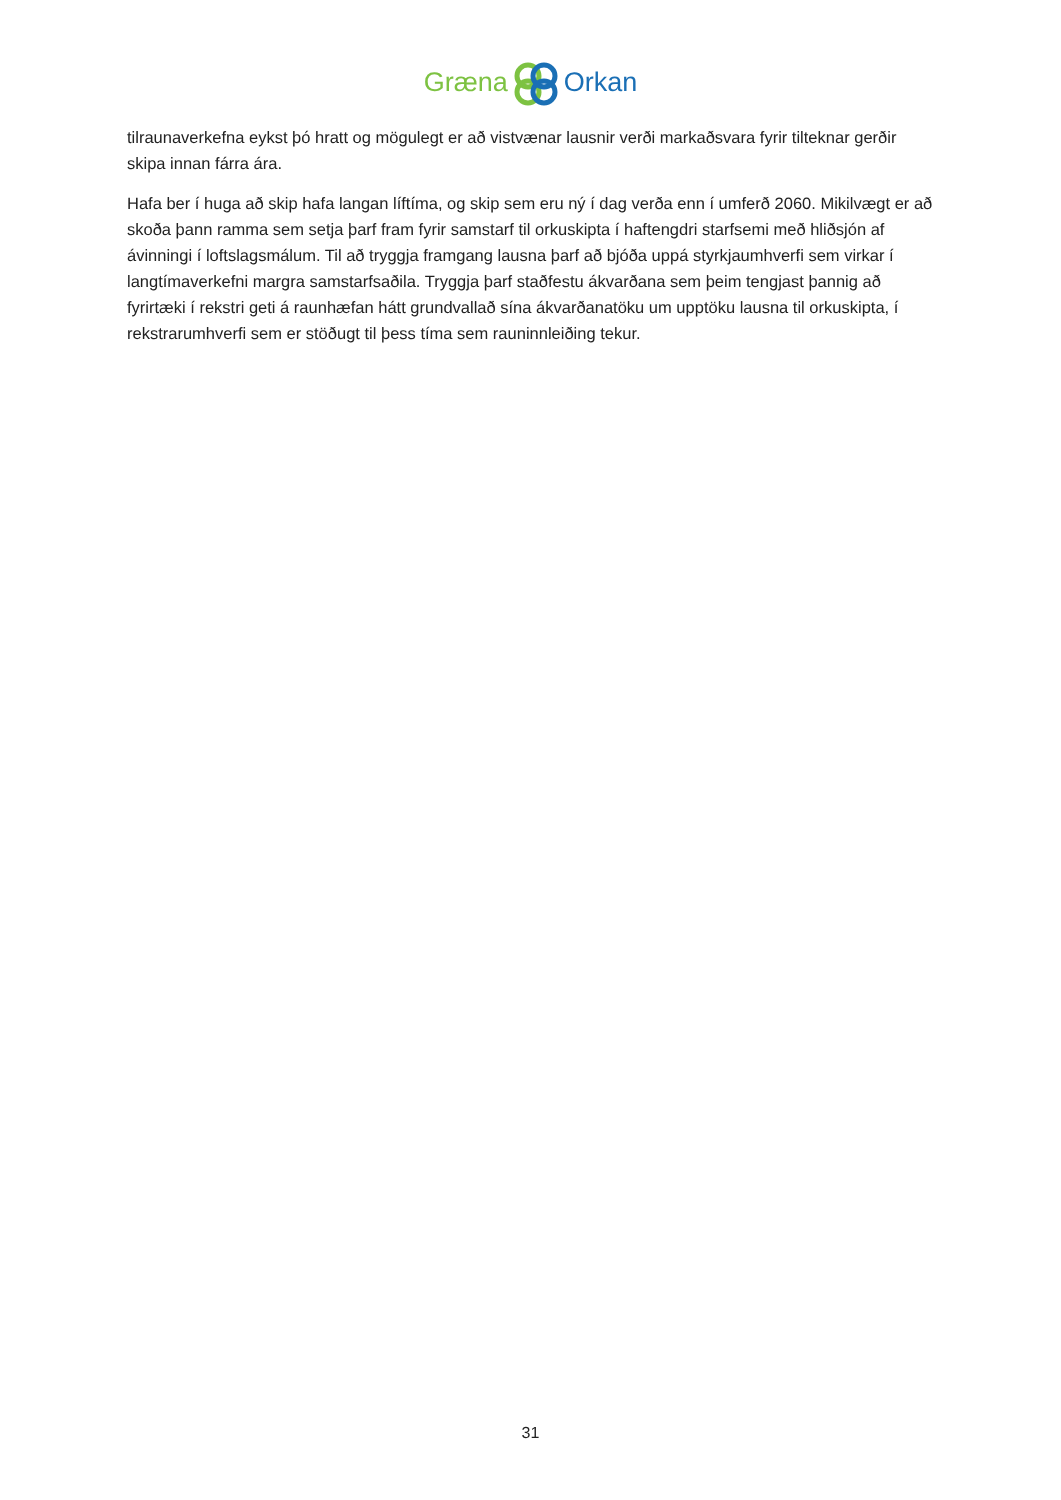GrænaOrkan
tilraunaverkefna eykst þó hratt og mögulegt er að vistvænar lausnir verði markaðsvara fyrir tilteknar gerðir skipa innan fárra ára.
Hafa ber í huga að skip hafa langan líftíma, og skip sem eru ný í dag verða enn í umferð 2060. Mikilvægt er að skoða þann ramma sem setja þarf fram fyrir samstarf til orkuskipta í haftengdri starfsemi með hliðsjón af ávinningi í loftslagsmálum. Til að tryggja framgang lausna þarf að bjóða uppá styrkjaumhverfi sem virkar í langtímaverkefni margra samstarfsaðila. Tryggja þarf staðfestu ákvarðana sem þeim tengjast þannig að fyrirtæki í rekstri geti á raunhæfan hátt grundvallað sína ákvarðanatöku um upptöku lausna til orkuskipta, í rekstrarumhverfi sem er stöðugt til þess tíma sem rauninnleiðing tekur.
31